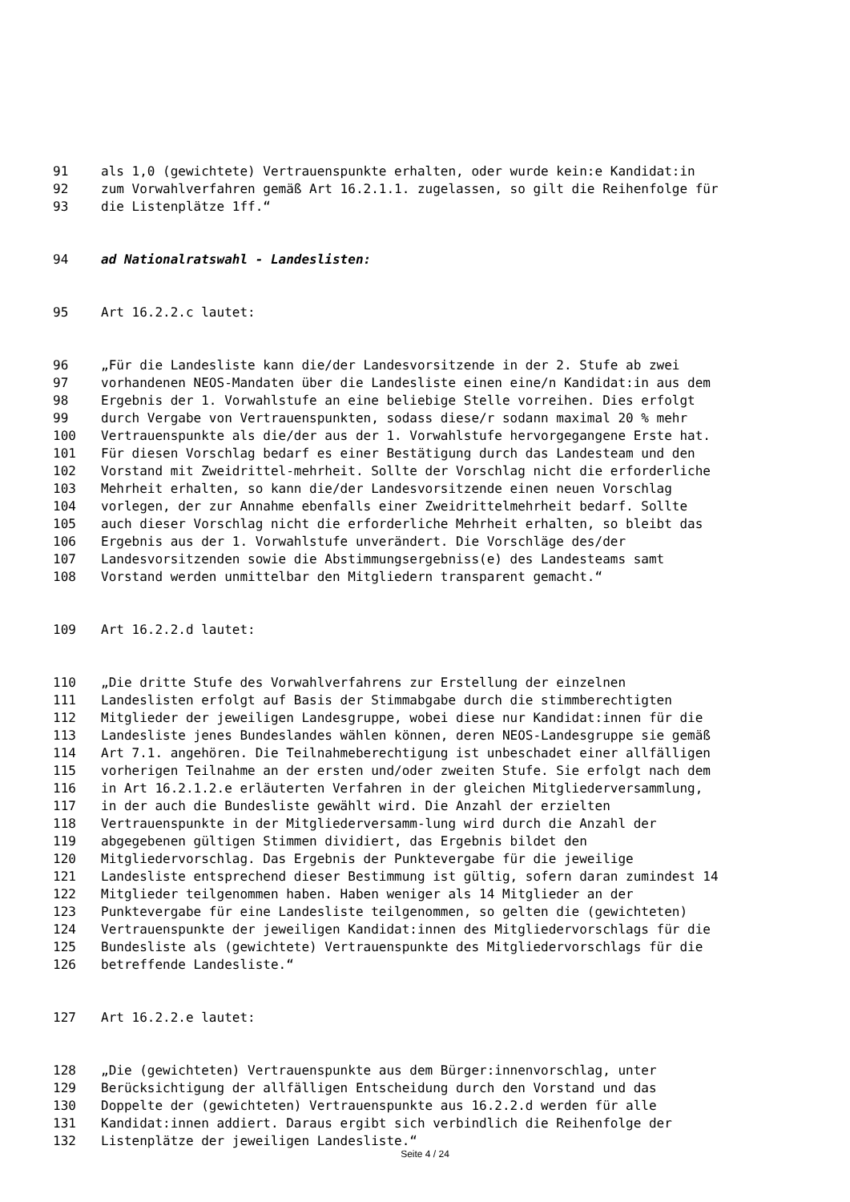91 als 1,0 (gewichtete) Vertrauenspunkte erhalten, oder wurde kein:e Kandidat:in
92 zum Vorwahlverfahren gemäß Art 16.2.1.1. zugelassen, so gilt die Reihenfolge für
93 die Listenplätze 1ff.“
94 ad Nationalratswahl - Landeslisten:
95 Art 16.2.2.c lautet:
96 „Für die Landesliste kann die/der Landesvorsitzende in der 2. Stufe ab zwei
97 vorhandenen NEOS-Mandaten über die Landesliste einen eine/n Kandidat:in aus dem
98 Ergebnis der 1. Vorwahlstufe an eine beliebige Stelle vorreihen. Dies erfolgt
99 durch Vergabe von Vertrauenspunkten, sodass diese/r sodann maximal 20 % mehr
100 Vertrauenspunkte als die/der aus der 1. Vorwahlstufe hervorgegangene Erste hat.
101 Für diesen Vorschlag bedarf es einer Bestätigung durch das Landesteam und den
102 Vorstand mit Zweidrittel-mehrheit. Sollte der Vorschlag nicht die erforderliche
103 Mehrheit erhalten, so kann die/der Landesvorsitzende einen neuen Vorschlag
104 vorlegen, der zur Annahme ebenfalls einer Zweidrittelmehrheit bedarf. Sollte
105 auch dieser Vorschlag nicht die erforderliche Mehrheit erhalten, so bleibt das
106 Ergebnis aus der 1. Vorwahlstufe unverändert. Die Vorschläge des/der
107 Landesvorsitzenden sowie die Abstimmungsergebniss(e) des Landesteams samt
108 Vorstand werden unmittelbar den Mitgliedern transparent gemacht.“
109 Art 16.2.2.d lautet:
110 „Die dritte Stufe des Vorwahlverfahrens zur Erstellung der einzelnen
111 Landeslisten erfolgt auf Basis der Stimmabgabe durch die stimmberechtigten
112 Mitglieder der jeweiligen Landesgruppe, wobei diese nur Kandidat:innen für die
113 Landesliste jenes Bundeslandes wählen können, deren NEOS-Landesgruppe sie gemäß
114 Art 7.1. angehören. Die Teilnahmeberechtigung ist unbeschadet einer allfälligen
115 vorherigen Teilnahme an der ersten und/oder zweiten Stufe. Sie erfolgt nach dem
116 in Art 16.2.1.2.e erläuterten Verfahren in der gleichen Mitgliederversammlung,
117 in der auch die Bundesliste gewählt wird. Die Anzahl der erzielten
118 Vertrauenspunkte in der Mitgliederversamm-lung wird durch die Anzahl der
119 abgegebenen gültigen Stimmen dividiert, das Ergebnis bildet den
120 Mitgliedervorschlag. Das Ergebnis der Punktevergabe für die jeweilige
121 Landesliste entsprechend dieser Bestimmung ist gültig, sofern daran zumindest 14
122 Mitglieder teilgenommen haben. Haben weniger als 14 Mitglieder an der
123 Punktevergabe für eine Landesliste teilgenommen, so gelten die (gewichteten)
124 Vertrauenspunkte der jeweiligen Kandidat:innen des Mitgliedervorschlags für die
125 Bundesliste als (gewichtete) Vertrauenspunkte des Mitgliedervorschlags für die
126 betreffende Landesliste.“
127 Art 16.2.2.e lautet:
128 „Die (gewichteten) Vertrauenspunkte aus dem Bürger:innenvorschlag, unter
129 Berücksichtigung der allfälligen Entscheidung durch den Vorstand und das
130 Doppelte der (gewichteten) Vertrauenspunkte aus 16.2.2.d werden für alle
131 Kandidat:innen addiert. Daraus ergibt sich verbindlich die Reihenfolge der
132 Listenplätze der jeweiligen Landesliste.“
Seite 4 / 24